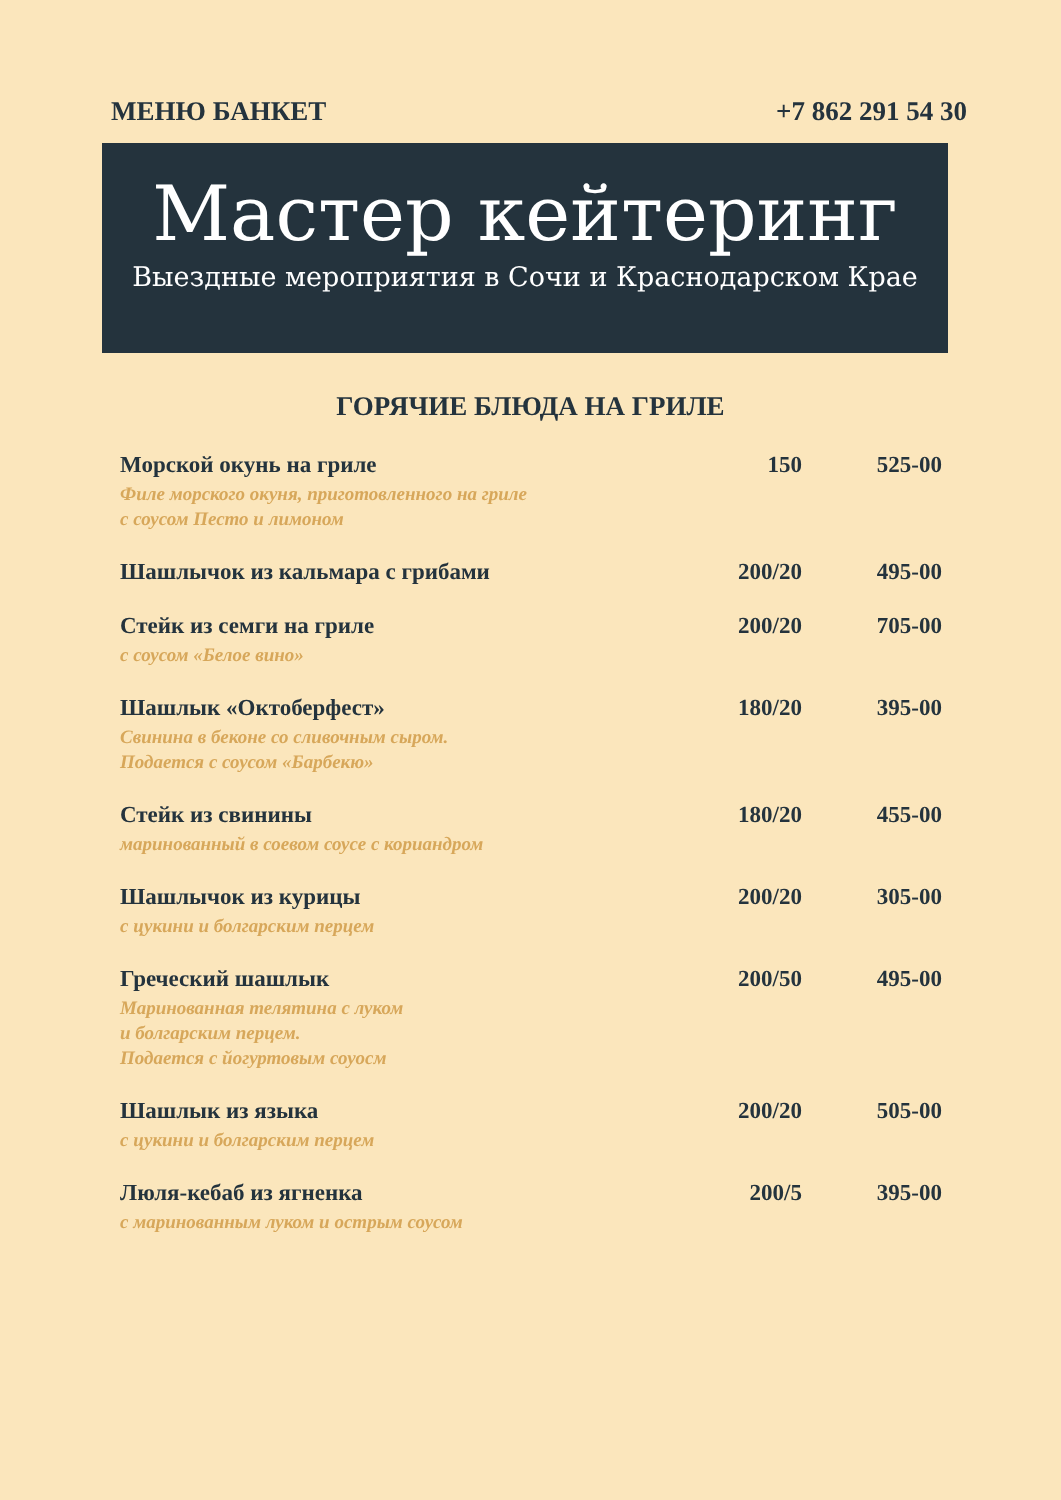МЕНЮ БАНКЕТ +7 862 291 54 30
Мастер кейтеринг
Выездные мероприятия в Сочи и Краснодарском Крае
ГОРЯЧИЕ БЛЮДА НА ГРИЛЕ
| Морской окунь на гриле Филе морского окуня, приготовленного на гриле с соусом Песто и лимоном | 150 | 525-00 |
| Шашлычок из кальмара с грибами | 200/20 | 495-00 |
| Стейк из семги на гриле с соусом «Белое вино» | 200/20 | 705-00 |
| Шашлык «Октоберфест» Свинина в беконе со сливочным сыром. Подается с соусом «Барбекю» | 180/20 | 395-00 |
| Стейк из свинины маринованный в соевом соусе с кориандром | 180/20 | 455-00 |
| Шашлычок из курицы с цукини и болгарским перцем | 200/20 | 305-00 |
| Греческий шашлык Маринованная телятина с луком и болгарским перцем. Подается с йогуртовым соуосм | 200/50 | 495-00 |
| Шашлык из языка с цукини и болгарским перцем | 200/20 | 505-00 |
| Люля-кебаб из ягненка с маринованным луком и острым соусом | 200/5 | 395-00 |